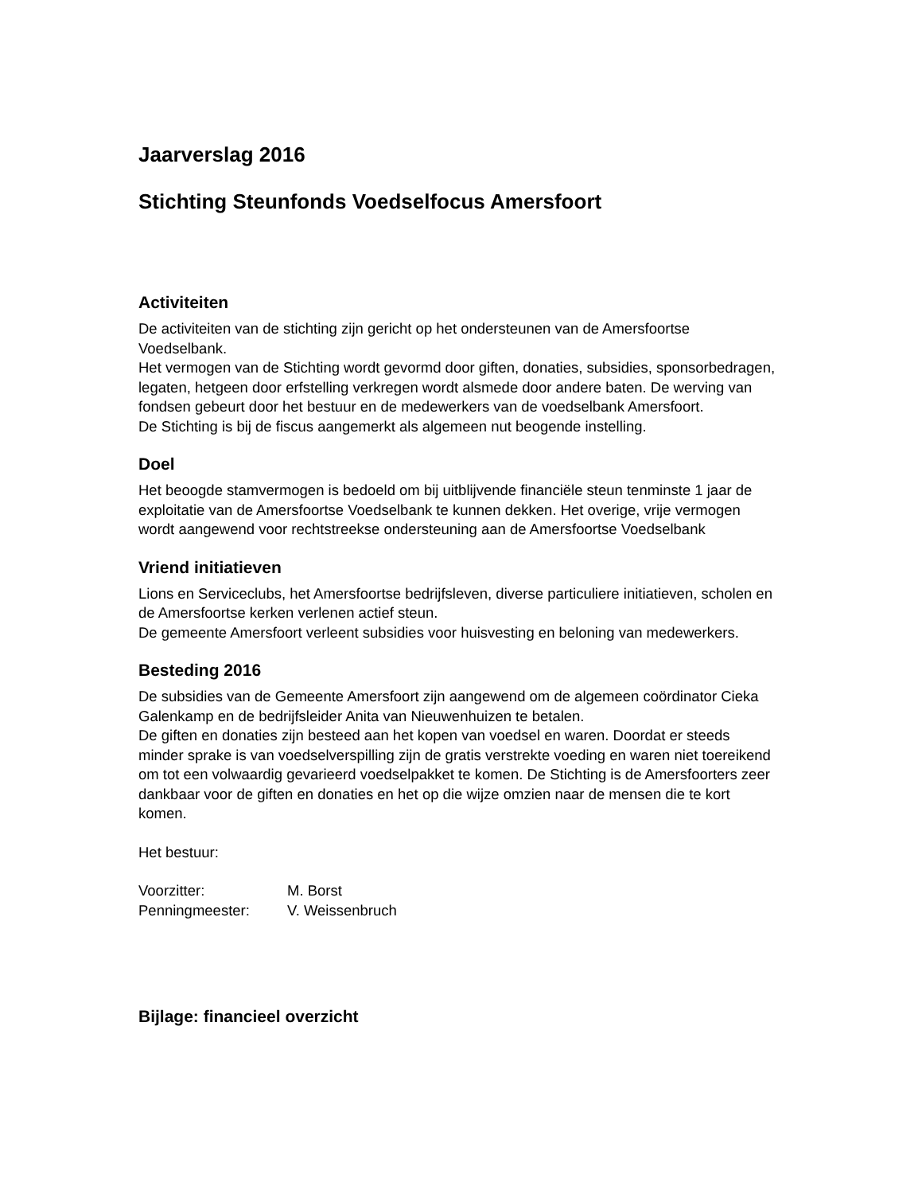Jaarverslag 2016
Stichting Steunfonds Voedselfocus Amersfoort
Activiteiten
De activiteiten van de stichting zijn gericht op het ondersteunen van de Amersfoortse Voedselbank.
Het vermogen van de Stichting wordt gevormd door giften, donaties, subsidies, sponsorbedragen, legaten, hetgeen door erfstelling verkregen wordt alsmede door andere baten. De werving van fondsen gebeurt door het bestuur en de medewerkers van de voedselbank Amersfoort.
De Stichting is bij de fiscus aangemerkt als algemeen nut beogende instelling.
Doel
Het beoogde stamvermogen is bedoeld om bij uitblijvende financiële steun tenminste 1 jaar de exploitatie van de Amersfoortse Voedselbank te kunnen dekken. Het overige, vrije vermogen wordt aangewend voor rechtstreekse ondersteuning aan de Amersfoortse Voedselbank
Vriend initiatieven
Lions en Serviceclubs, het Amersfoortse bedrijfsleven, diverse particuliere initiatieven, scholen en de Amersfoortse kerken verlenen actief steun.
De gemeente Amersfoort verleent subsidies voor huisvesting en beloning van medewerkers.
Besteding 2016
De subsidies van de Gemeente Amersfoort zijn aangewend om de algemeen coördinator Cieka Galenkamp en de bedrijfsleider Anita van Nieuwenhuizen te betalen.
De giften en donaties zijn besteed aan het kopen van voedsel en waren. Doordat er steeds minder sprake is van voedselverspilling zijn de gratis verstrekte voeding en waren niet toereikend om tot een volwaardig gevarieerd voedselpakket te komen. De Stichting is de Amersfoorters zeer dankbaar voor de giften en donaties en het op die wijze omzien naar de mensen die te kort komen.
Het bestuur:
Voorzitter: M. Borst
Penningmeester: V. Weissenbruch
Bijlage: financieel overzicht